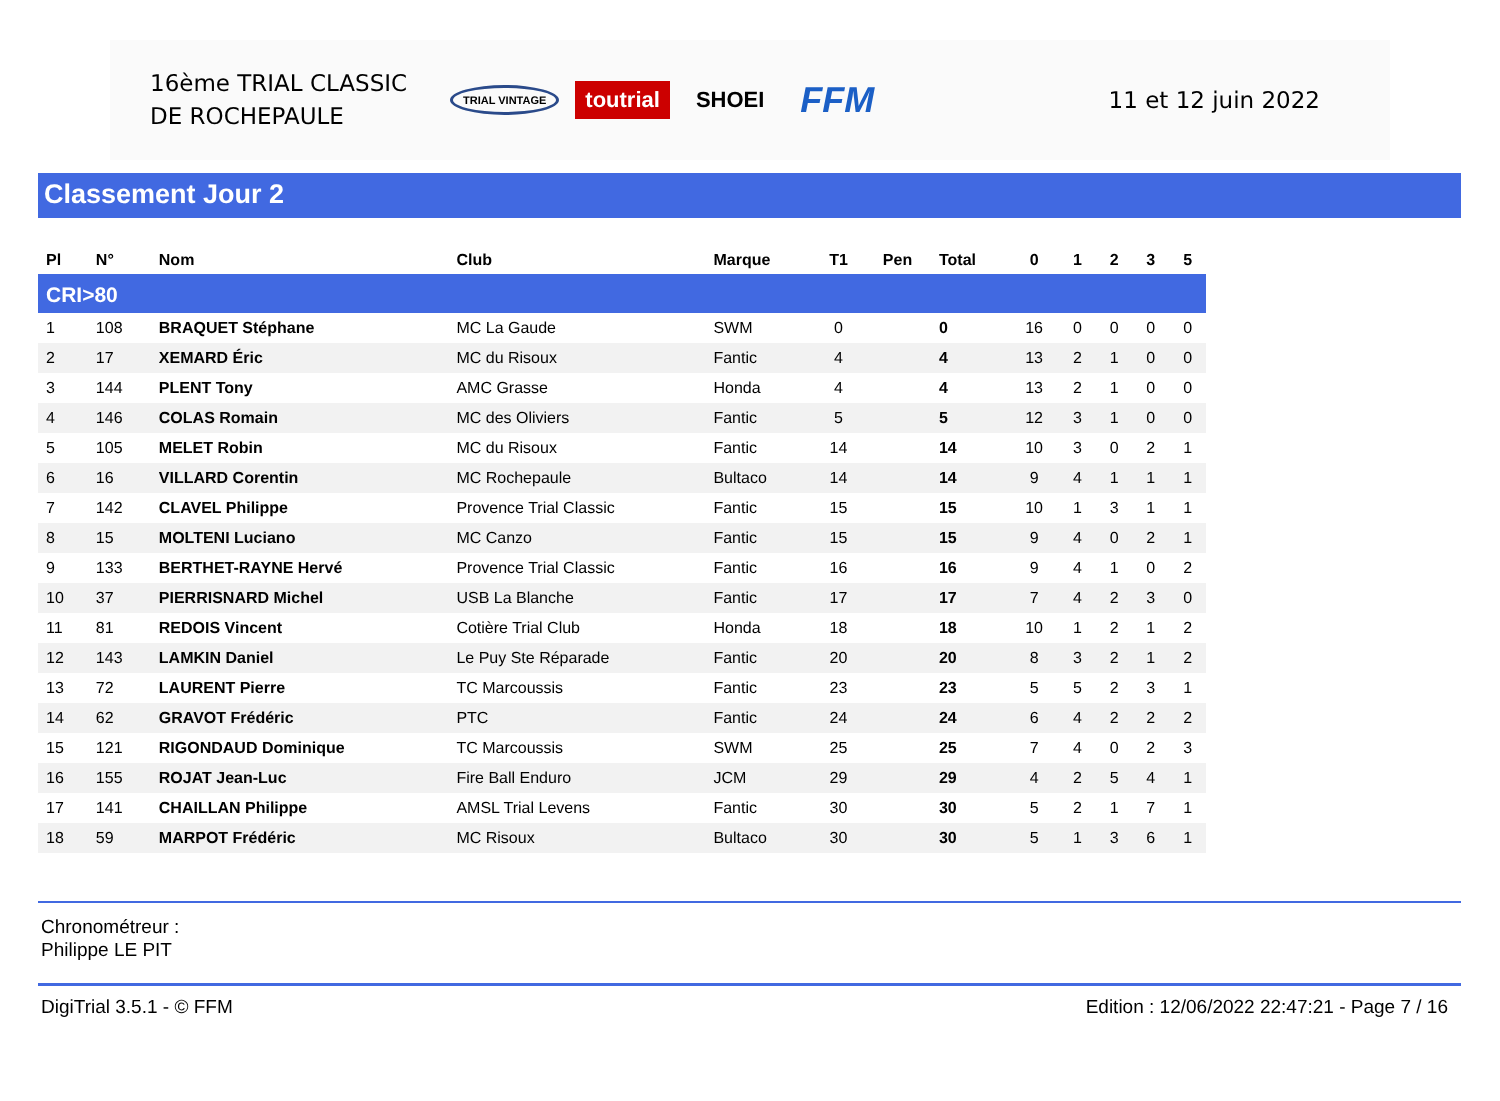16ème TRIAL CLASSIC
DE ROCHEPAULE
TRIAL VINTAGE toutrial SHOEI FFM
11 et 12 juin 2022
Classement Jour 2
| Pl | N° | Nom | Club | Marque | T1 | Pen | Total | 0 | 1 | 2 | 3 | 5 |
| --- | --- | --- | --- | --- | --- | --- | --- | --- | --- | --- | --- | --- |
| CRI>80 | | | | | | | | | | | | |
| 1 | 108 | BRAQUET Stéphane | MC La Gaude | SWM | 0 | | 0 | 16 | 0 | 0 | 0 | 0 |
| 2 | 17 | XEMARD Éric | MC du Risoux | Fantic | 4 | | 4 | 13 | 2 | 1 | 0 | 0 |
| 3 | 144 | PLENT Tony | AMC Grasse | Honda | 4 | | 4 | 13 | 2 | 1 | 0 | 0 |
| 4 | 146 | COLAS Romain | MC des Oliviers | Fantic | 5 | | 5 | 12 | 3 | 1 | 0 | 0 |
| 5 | 105 | MELET Robin | MC du Risoux | Fantic | 14 | | 14 | 10 | 3 | 0 | 2 | 1 |
| 6 | 16 | VILLARD Corentin | MC Rochepaule | Bultaco | 14 | | 14 | 9 | 4 | 1 | 1 | 1 |
| 7 | 142 | CLAVEL Philippe | Provence Trial Classic | Fantic | 15 | | 15 | 10 | 1 | 3 | 1 | 1 |
| 8 | 15 | MOLTENI Luciano | MC Canzo | Fantic | 15 | | 15 | 9 | 4 | 0 | 2 | 1 |
| 9 | 133 | BERTHET-RAYNE Hervé | Provence Trial Classic | Fantic | 16 | | 16 | 9 | 4 | 1 | 0 | 2 |
| 10 | 37 | PIERRISNARD Michel | USB La Blanche | Fantic | 17 | | 17 | 7 | 4 | 2 | 3 | 0 |
| 11 | 81 | REDOIS Vincent | Cotière Trial Club | Honda | 18 | | 18 | 10 | 1 | 2 | 1 | 2 |
| 12 | 143 | LAMKIN Daniel | Le Puy Ste Réparade | Fantic | 20 | | 20 | 8 | 3 | 2 | 1 | 2 |
| 13 | 72 | LAURENT Pierre | TC Marcoussis | Fantic | 23 | | 23 | 5 | 5 | 2 | 3 | 1 |
| 14 | 62 | GRAVOT Frédéric | PTC | Fantic | 24 | | 24 | 6 | 4 | 2 | 2 | 2 |
| 15 | 121 | RIGONDAUD Dominique | TC Marcoussis | SWM | 25 | | 25 | 7 | 4 | 0 | 2 | 3 |
| 16 | 155 | ROJAT Jean-Luc | Fire Ball Enduro | JCM | 29 | | 29 | 4 | 2 | 5 | 4 | 1 |
| 17 | 141 | CHAILLAN Philippe | AMSL Trial Levens | Fantic | 30 | | 30 | 5 | 2 | 1 | 7 | 1 |
| 18 | 59 | MARPOT Frédéric | MC Risoux | Bultaco | 30 | | 30 | 5 | 1 | 3 | 6 | 1 |
Chronométreur :
Philippe LE PIT
DigiTrial 3.5.1 - © FFM Edition : 12/06/2022 22:47:21 - Page 7 / 16